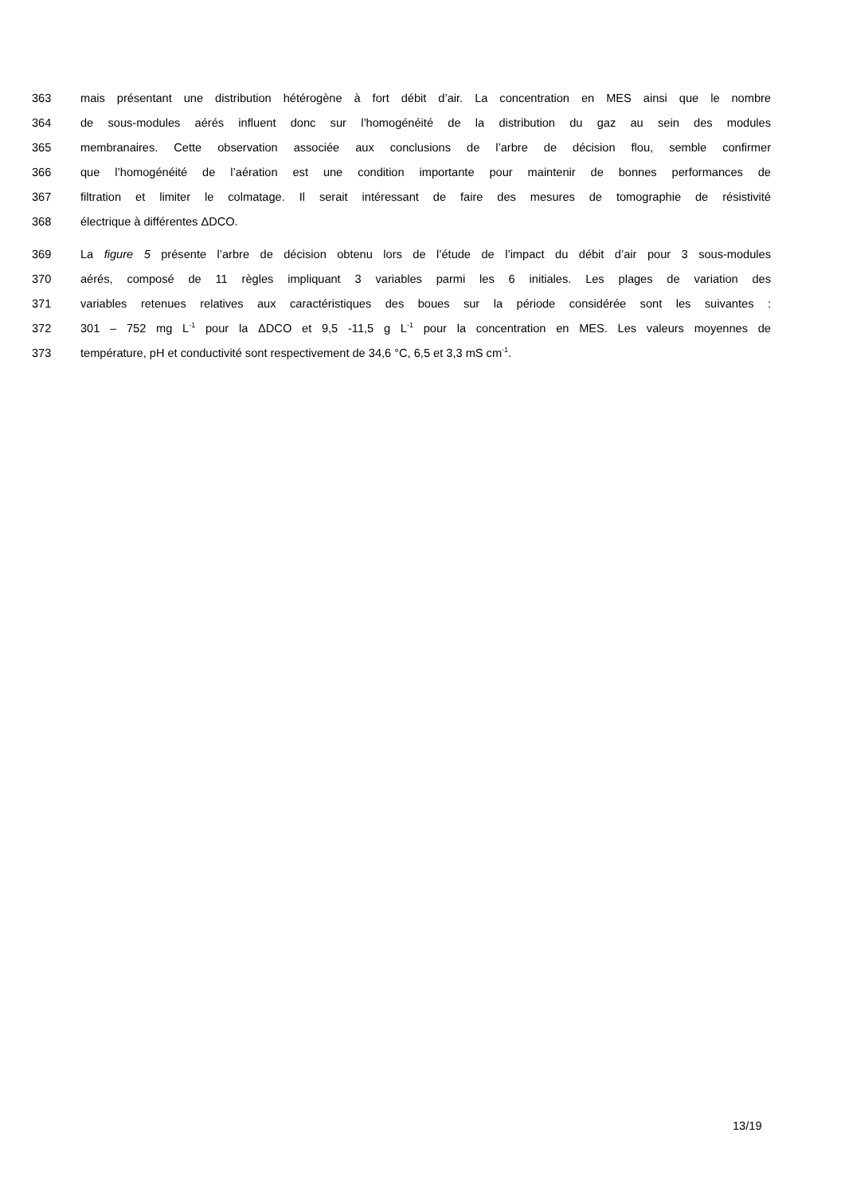363 mais présentant une distribution hétérogène à fort débit d’air. La concentration en MES ainsi que le nombre
364 de sous-modules aérés influent donc sur l’homogénéité de la distribution du gaz au sein des modules
365 membranaires. Cette observation associée aux conclusions de l’arbre de décision flou, semble confirmer
366 que l’homogénéité de l’aération est une condition importante pour maintenir de bonnes performances de
367 filtration et limiter le colmatage. Il serait intéressant de faire des mesures de tomographie de résistivité
368 électrique à différentes ΔDCO.
369 La figure 5 présente l’arbre de décision obtenu lors de l’étude de l’impact du débit d’air pour 3 sous-modules
370 aérés, composé de 11 règles impliquant 3 variables parmi les 6 initiales. Les plages de variation des
371 variables retenues relatives aux caractéristiques des boues sur la période considérée sont les suivantes :
372 301 – 752 mg L<sup>-1</sup> pour la ΔDCO et 9,5 -11,5 g L<sup>-1</sup> pour la concentration en MES. Les valeurs moyennes de
373 température, pH et conductivité sont respectivement de 34,6 °C, 6,5 et 3,3 mS cm<sup>-1</sup>.
13/19